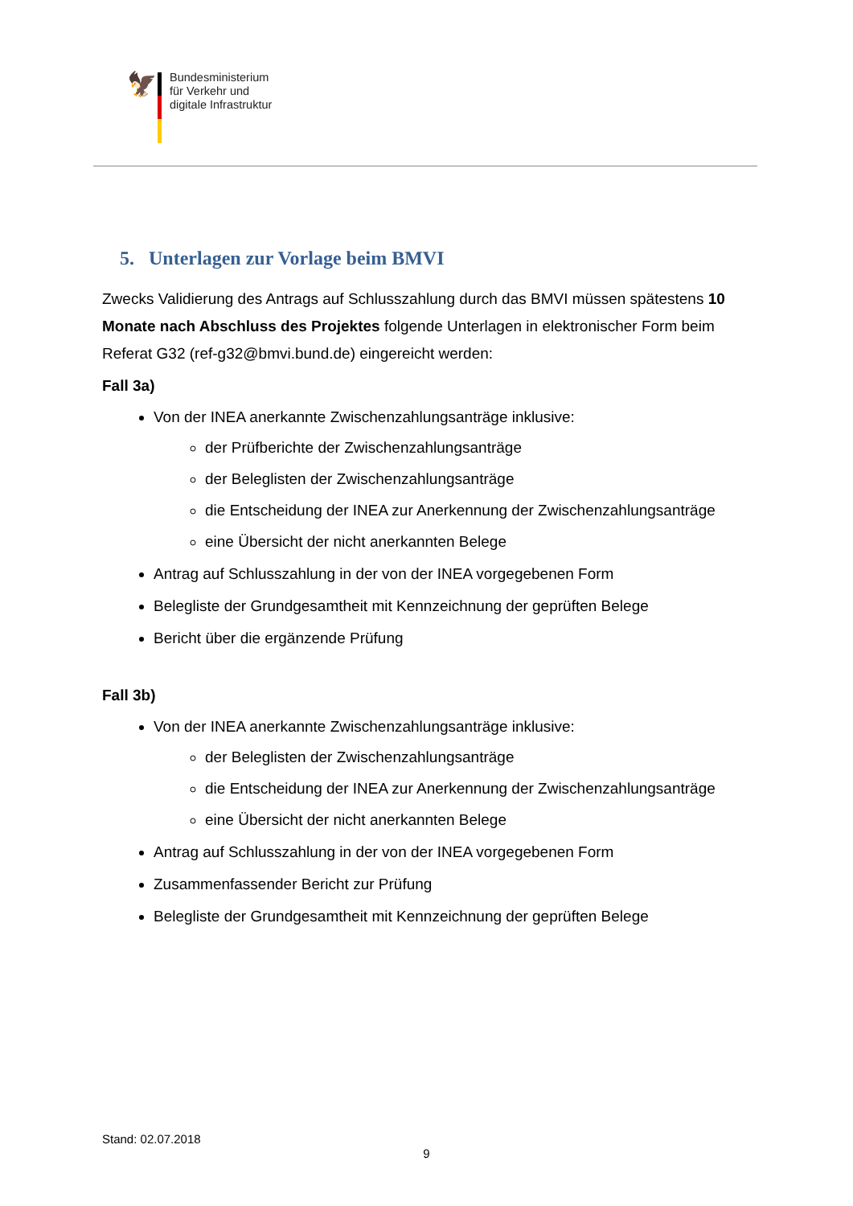🦅
Bundesministerium
für Verkehr und
digitale Infrastruktur
5. Unterlagen zur Vorlage beim BMVI
Zwecks Validierung des Antrags auf Schlusszahlung durch das BMVI müssen spätestens 10 Monate nach Abschluss des Projektes folgende Unterlagen in elektronischer Form beim Referat G32 (ref-g32@bmvi.bund.de) eingereicht werden:
Fall 3a)
Von der INEA anerkannte Zwischenzahlungsanträge inklusive:
der Prüfberichte der Zwischenzahlungsanträge
der Beleglisten der Zwischenzahlungsanträge
die Entscheidung der INEA zur Anerkennung der Zwischenzahlungsanträge
eine Übersicht der nicht anerkannten Belege
Antrag auf Schlusszahlung in der von der INEA vorgegebenen Form
Belegliste der Grundgesamtheit mit Kennzeichnung der geprüften Belege
Bericht über die ergänzende Prüfung
Fall 3b)
Von der INEA anerkannte Zwischenzahlungsanträge inklusive:
der Beleglisten der Zwischenzahlungsanträge
die Entscheidung der INEA zur Anerkennung der Zwischenzahlungsanträge
eine Übersicht der nicht anerkannten Belege
Antrag auf Schlusszahlung in der von der INEA vorgegebenen Form
Zusammenfassender Bericht zur Prüfung
Belegliste der Grundgesamtheit mit Kennzeichnung der geprüften Belege
Stand: 02.07.2018
9